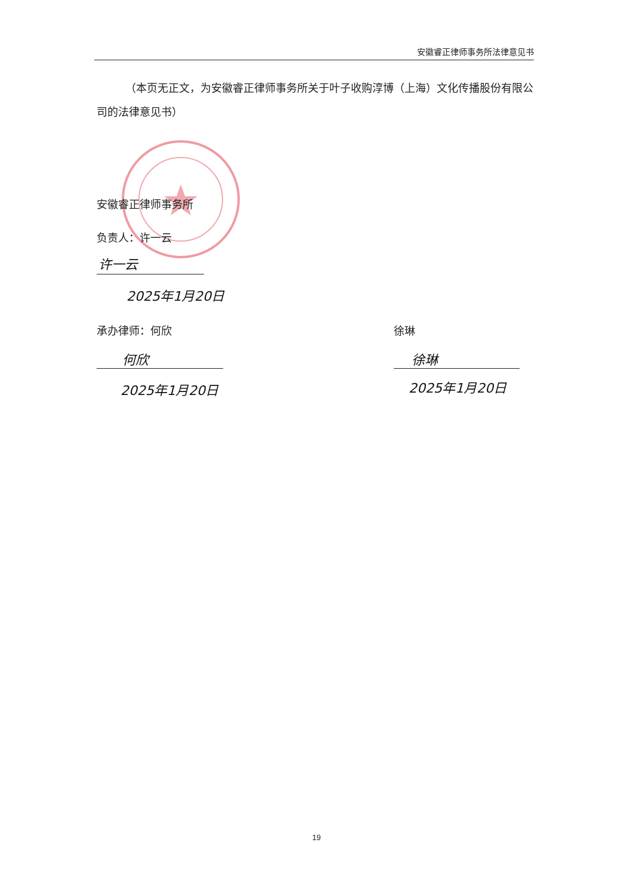安徽睿正律师事务所法律意见书
（本页无正文，为安徽睿正律师事务所关于叶子收购淳博（上海）文化传播股份有限公司的法律意见书）
安徽睿正律师事务所
负责人：许一云
许一云
2025年1月20日
承办律师：何欣 徐琳
何欣 徐琳
2025年1月20日 2025年1月20日
19